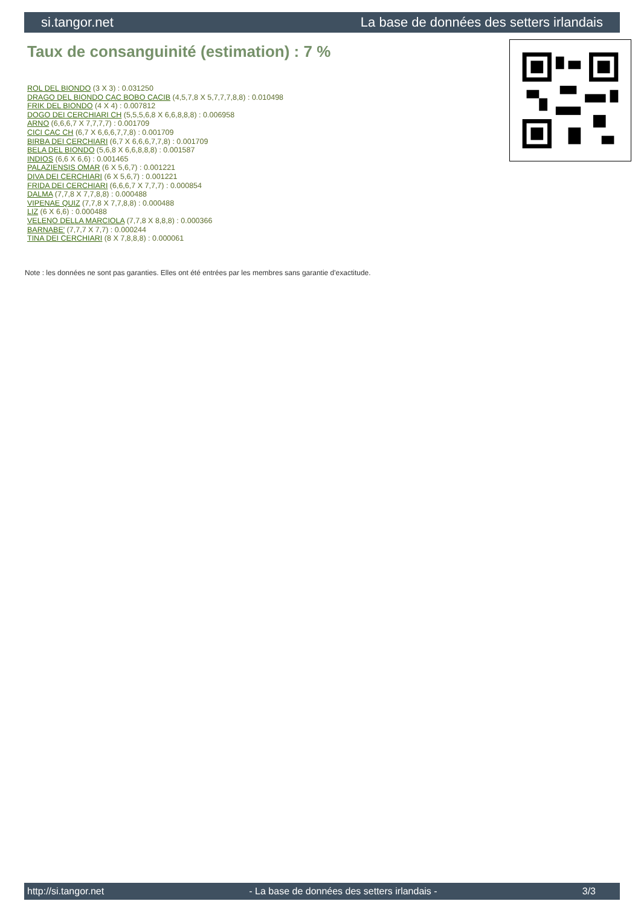si.tangor.net La base de données des setters irlandais
Taux de consanguinité (estimation) : 7 %
ROL DEL BIONDO (3 X 3) : 0.031250
DRAGO DEL BIONDO CAC BOBO CACIB (4,5,7,8 X 5,7,7,7,8,8) : 0.010498
FRIK DEL BIONDO (4 X 4) : 0.007812
DOGO DEI CERCHIARI CH (5,5,5,6,8 X 6,6,8,8,8) : 0.006958
ARNO (6,6,6,7 X 7,7,7,7) : 0.001709
CICI CAC CH (6,7 X 6,6,6,7,7,8) : 0.001709
BIRBA DEI CERCHIARI (6,7 X 6,6,6,7,7,8) : 0.001709
BELA DEL BIONDO (5,6,8 X 6,6,8,8,8) : 0.001587
INDIOS (6,6 X 6,6) : 0.001465
PALAZIENSIS OMAR (6 X 5,6,7) : 0.001221
DIVA DEI CERCHIARI (6 X 5,6,7) : 0.001221
FRIDA DEI CERCHIARI (6,6,6,7 X 7,7,7) : 0.000854
DALMA (7,7,8 X 7,7,8,8) : 0.000488
VIPENAE QUIZ (7,7,8 X 7,7,8,8) : 0.000488
LIZ (6 X 6,6) : 0.000488
VELENO DELLA MARCIOLA (7,7,8 X 8,8,8) : 0.000366
BARNABE' (7,7,7 X 7,7) : 0.000244
TINA DEI CERCHIARI (8 X 7,8,8,8) : 0.000061
Note : les données ne sont pas garanties. Elles ont été entrées par les membres sans garantie d'exactitude.
http://si.tangor.net - La base de données des setters irlandais - 3/3